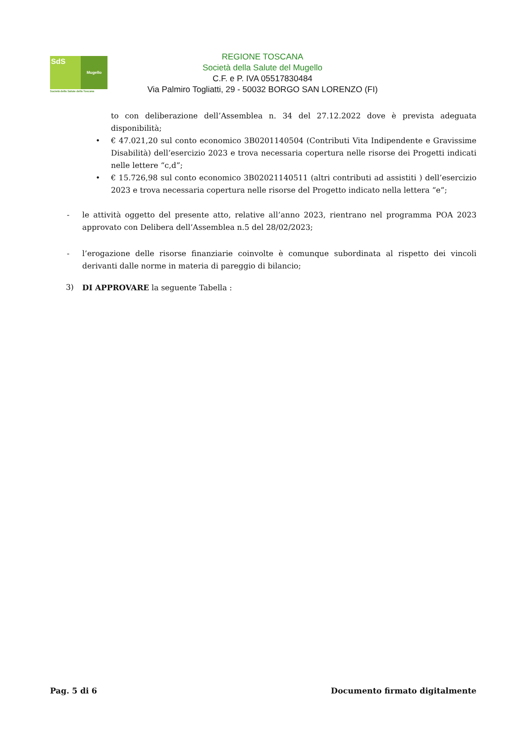SdS
Mugello
Società della Salute della Toscana
REGIONE TOSCANA
Società della Salute del Mugello
C.F. e P. IVA 05517830484
Via Palmiro Togliatti, 29 - 50032 BORGO SAN LORENZO (FI)
to con deliberazione dell’Assemblea n. 34 del 27.12.2022 dove è prevista adeguata disponibilità;
• € 47.021,20 sul conto economico 3B0201140504 (Contributi Vita Indipendente e Gravissime Disabilità) dell’esercizio 2023 e trova necessaria copertura nelle risorse dei Progetti indicati nelle lettere “c,d”;
• € 15.726,98 sul conto economico 3B02021140511 (altri contributi ad assistiti ) dell’esercizio 2023 e trova necessaria copertura nelle risorse del Progetto indicato nella lettera “e”;
- le attività oggetto del presente atto, relative all’anno 2023, rientrano nel programma POA 2023 approvato con Delibera dell’Assemblea n.5 del 28/02/2023;
- l’erogazione delle risorse finanziarie coinvolte è comunque subordinata al rispetto dei vincoli derivanti dalle norme in materia di pareggio di bilancio;
3) DI APPROVARE la seguente Tabella :
Pag. 5 di 6 Documento firmato digitalmente